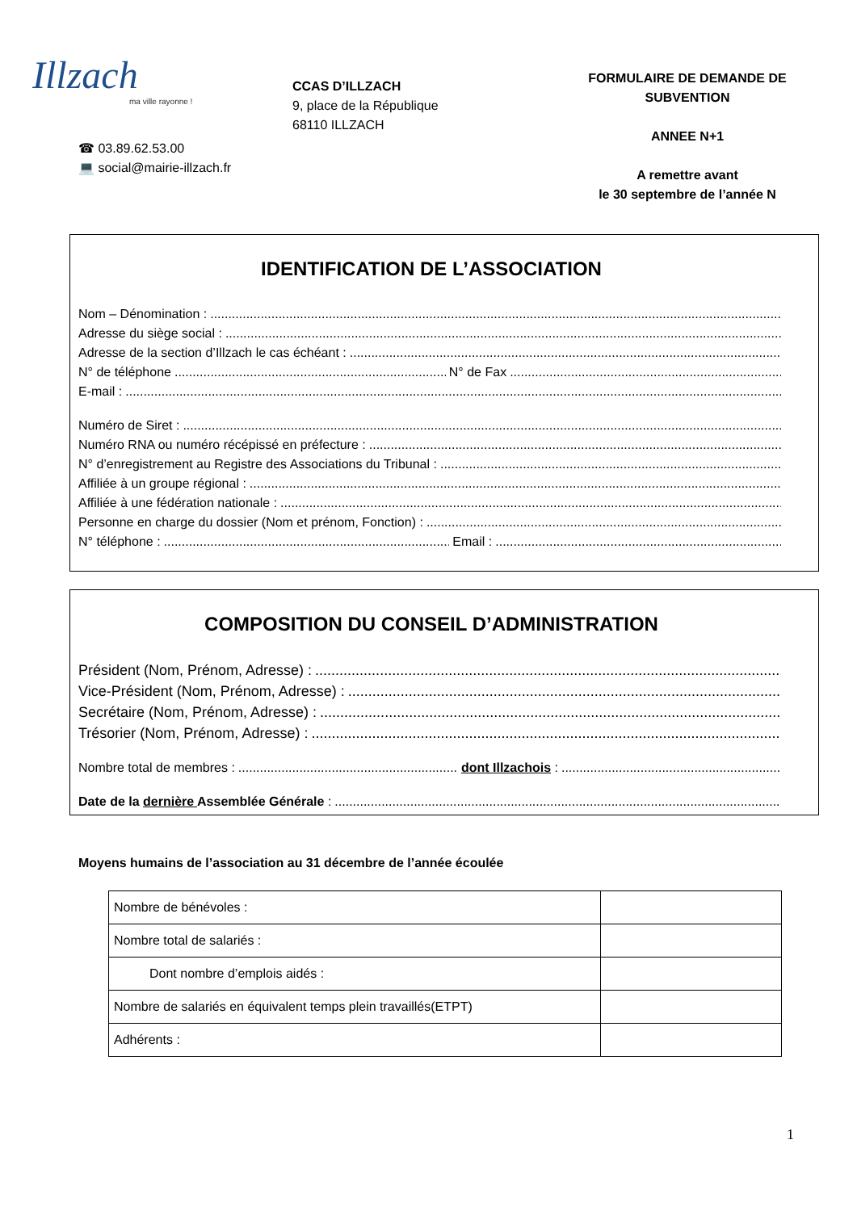Illzach
ma ville rayonne !
CCAS D’ILLZACH
9, place de la République
68110 ILLZACH
FORMULAIRE DE DEMANDE DE SUBVENTION
ANNEE N+1
A remettre avant
le 30 septembre de l’année N
☎ 03.89.62.53.00
💻 social@mairie-illzach.fr
IDENTIFICATION DE L’ASSOCIATION
Nom – Dénomination :
Adresse du siège social :
Adresse de la section d’Illzach le cas échéant :
N° de téléphone N° de Fax
E-mail :
Numéro de Siret :
Numéro RNA ou numéro récépissé en préfecture :
N° d’enregistrement au Registre des Associations du Tribunal :
Affiliée à un groupe régional :
Affiliée à une fédération nationale :
Personne en charge du dossier (Nom et prénom, Fonction) :
N° téléphone : Email :
COMPOSITION DU CONSEIL D’ADMINISTRATION
Président (Nom, Prénom, Adresse) :
Vice-Président (Nom, Prénom, Adresse) :
Secrétaire (Nom, Prénom, Adresse) :
Trésorier (Nom, Prénom, Adresse) :
Nombre total de membres : dont Illzachois :
Date de la dernière Assemblée Générale :
Moyens humains de l’association au 31 décembre de l’année écoulée
| Nombre de bénévoles : | |
| Nombre total de salariés : | |
| Dont nombre d’emplois aidés : | |
| Nombre de salariés en équivalent temps plein travaillés(ETPT) | |
| Adhérents : | |
1